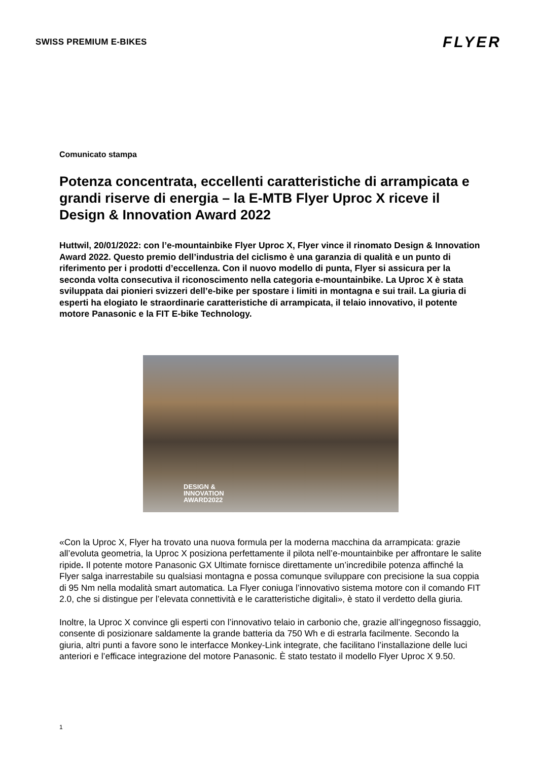SWISS PREMIUM E-BIKES
FLYER
Comunicato stampa
Potenza concentrata, eccellenti caratteristiche di arrampicata e grandi riserve di energia – la E-MTB Flyer Uproc X riceve il Design & Innovation Award 2022
Huttwil, 20/01/2022: con l’e-mountainbike Flyer Uproc X, Flyer vince il rinomato Design & Innovation Award 2022. Questo premio dell’industria del ciclismo è una garanzia di qualità e un punto di riferimento per i prodotti d’eccellenza. Con il nuovo modello di punta, Flyer si assicura per la seconda volta consecutiva il riconoscimento nella categoria e-mountainbike. La Uproc X è stata sviluppata dai pionieri svizzeri dell’e-bike per spostare i limiti in montagna e sui trail. La giuria di esperti ha elogiato le straordinarie caratteristiche di arrampicata, il telaio innovativo, il potente motore Panasonic e la FIT E-bike Technology.
DESIGN &
INNOVATION
AWARD2022
«Con la Uproc X, Flyer ha trovato una nuova formula per la moderna macchina da arrampicata: grazie all’evoluta geometria, la Uproc X posiziona perfettamente il pilota nell’e-mountainbike per affrontare le salite ripide. Il potente motore Panasonic GX Ultimate fornisce direttamente un’incredibile potenza affinché la Flyer salga inarrestabile su qualsiasi montagna e possa comunque sviluppare con precisione la sua coppia di 95 Nm nella modalità smart automatica. La Flyer coniuga l’innovativo sistema motore con il comando FIT 2.0, che si distingue per l’elevata connettività e le caratteristiche digitali», è stato il verdetto della giuria.
Inoltre, la Uproc X convince gli esperti con l’innovativo telaio in carbonio che, grazie all’ingegnoso fissaggio, consente di posizionare saldamente la grande batteria da 750 Wh e di estrarla facilmente. Secondo la giuria, altri punti a favore sono le interfacce Monkey-Link integrate, che facilitano l’installazione delle luci anteriori e l’efficace integrazione del motore Panasonic. È stato testato il modello Flyer Uproc X 9.50.
1